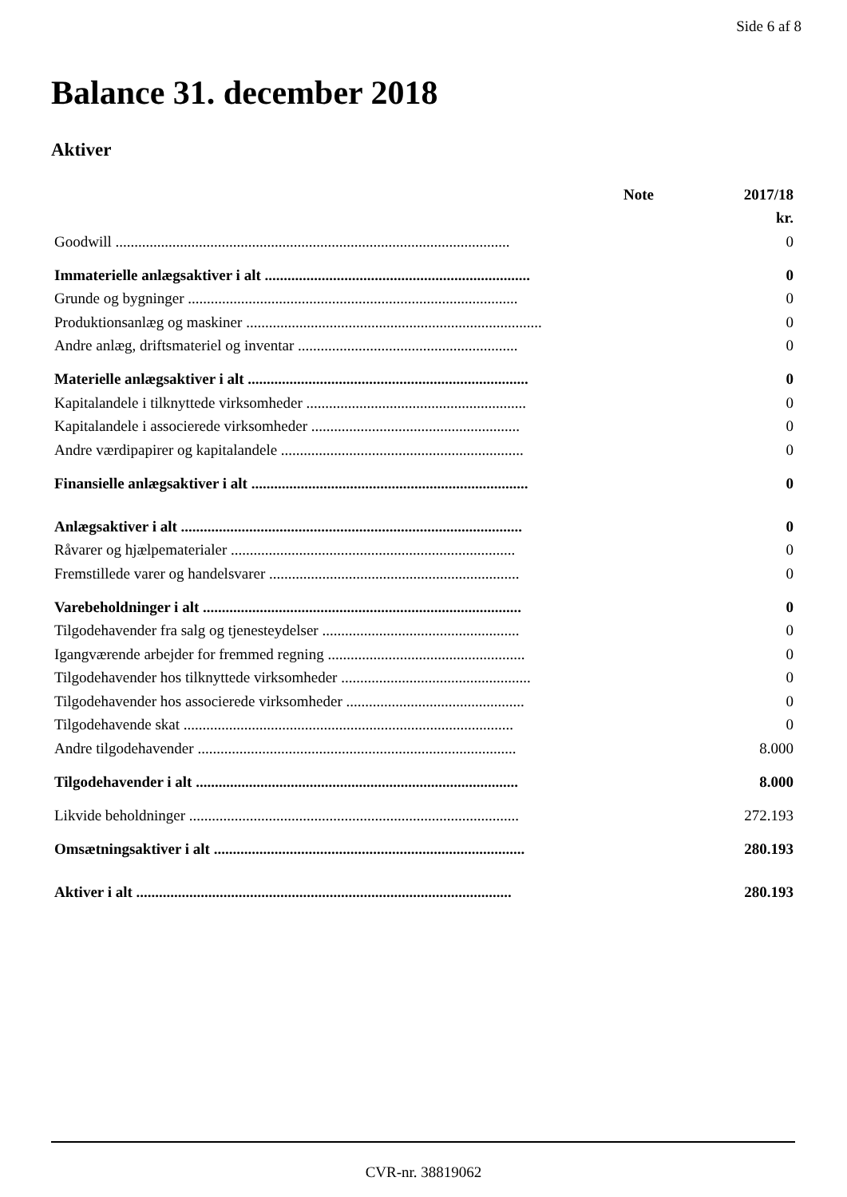Side 6 af 8
Balance 31. december 2018
Aktiver
| | Note | 2017/18 |
| --- | --- | --- |
| | | kr. |
| Goodwill ........................................................................................................ | | 0 |
| Immaterielle anlægsaktiver i alt ...................................................................... | | 0 |
| Grunde og bygninger ....................................................................................... | | 0 |
| Produktionsanlæg og maskiner .............................................................................. | | 0 |
| Andre anlæg, driftsmateriel og inventar .......................................................... | | 0 |
| Materielle anlægsaktiver i alt .......................................................................... | | 0 |
| Kapitalandele i tilknyttede virksomheder .......................................................... | | 0 |
| Kapitalandele i associerede virksomheder ....................................................... | | 0 |
| Andre værdipapirer og kapitalandele ................................................................ | | 0 |
| Finansielle anlægsaktiver i alt ......................................................................... | | 0 |
| Anlægsaktiver i alt .......................................................................................... | | 0 |
| Råvarer og hjælpematerialer ........................................................................... | | 0 |
| Fremstillede varer og handelsvarer .................................................................. | | 0 |
| Varebeholdninger i alt .................................................................................... | | 0 |
| Tilgodehavender fra salg og tjenesteydelser .................................................... | | 0 |
| Igangværende arbejder for fremmed regning .................................................... | | 0 |
| Tilgodehavender hos tilknyttede virksomheder .................................................. | | 0 |
| Tilgodehavender hos associerede virksomheder ............................................... | | 0 |
| Tilgodehavende skat ....................................................................................... | | 0 |
| Andre tilgodehavender .................................................................................... | | 8.000 |
| Tilgodehavender i alt ..................................................................................... | | 8.000 |
| Likvide beholdninger ....................................................................................... | | 272.193 |
| Omsætningsaktiver i alt .................................................................................. | | 280.193 |
| Aktiver i alt ................................................................................................... | | 280.193 |
CVR-nr. 38819062